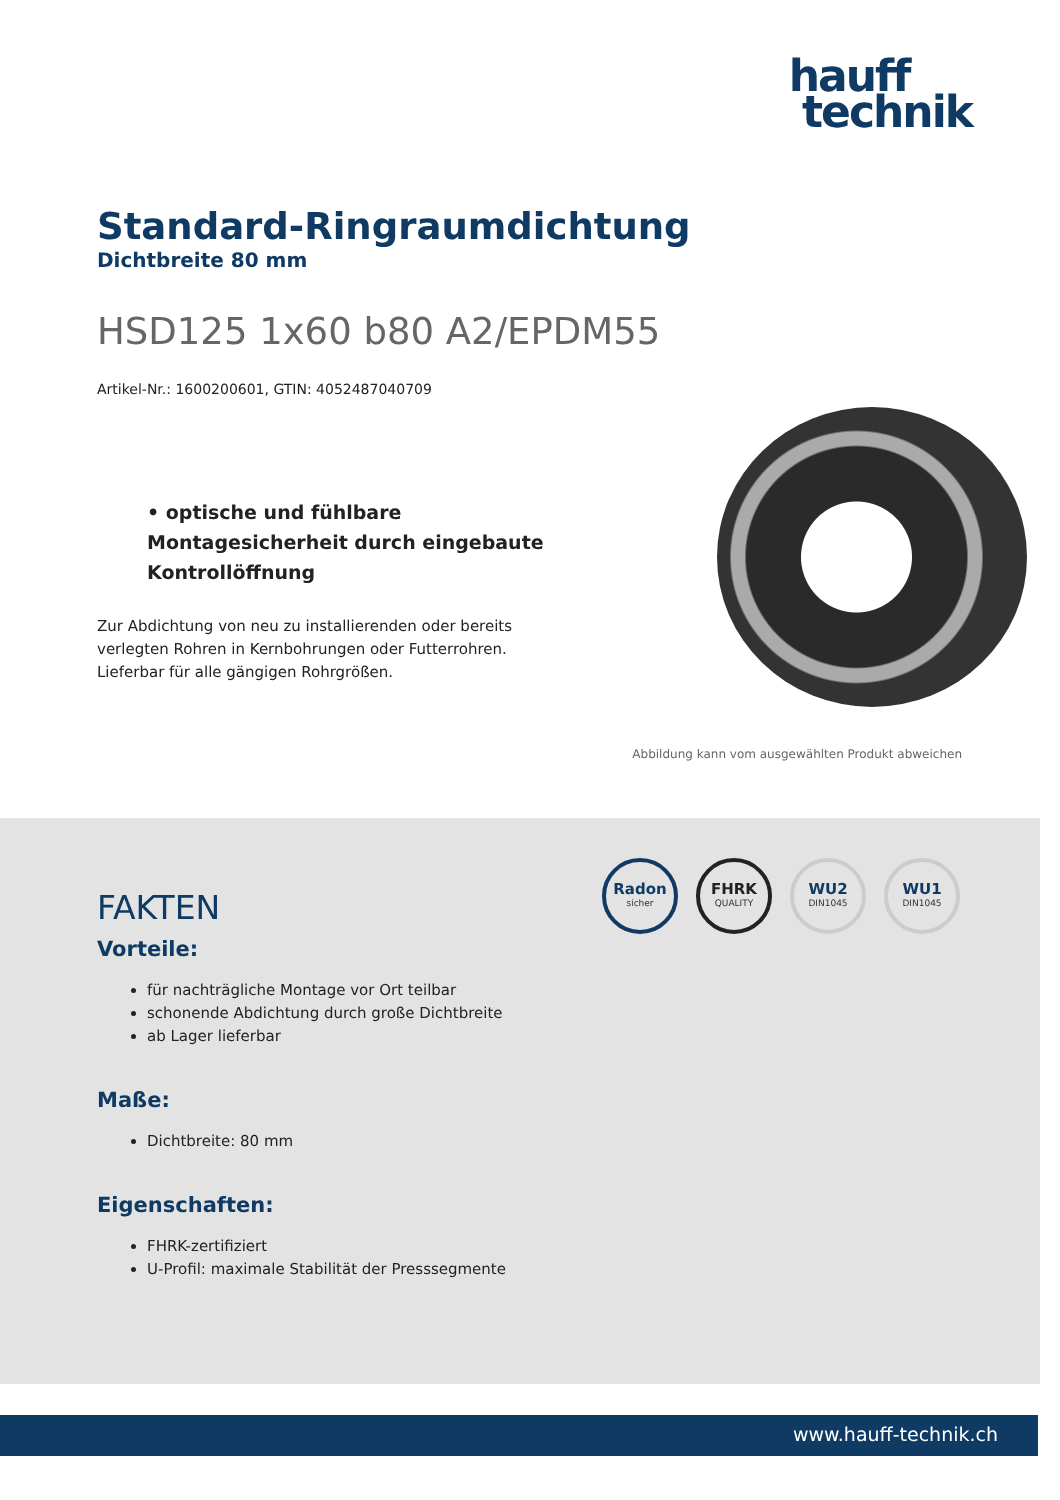hauff
technik
Standard-Ringraumdichtung
Dichtbreite 80 mm
HSD125 1x60 b80 A2/EPDM55
Artikel-Nr.: 1600200601, GTIN: 4052487040709
• optische und fühlbare Montagesicherheit durch eingebaute Kontrollöffnung
Zur Abdichtung von neu zu installierenden oder bereits verlegten Rohren in Kernbohrungen oder Futterrohren. Lieferbar für alle gängigen Rohrgrößen.
Abbildung kann vom ausgewählten Produkt abweichen
Radon
sicher
FHRK
QUALITY
WU2
DIN1045
WU1
DIN1045
FAKTEN
Vorteile:
für nachträgliche Montage vor Ort teilbar
schonende Abdichtung durch große Dichtbreite
ab Lager lieferbar
Maße:
Dichtbreite: 80 mm
Eigenschaften:
FHRK-zertifiziert
U-Profil: maximale Stabilität der Presssegmente
www.hauff-technik.ch